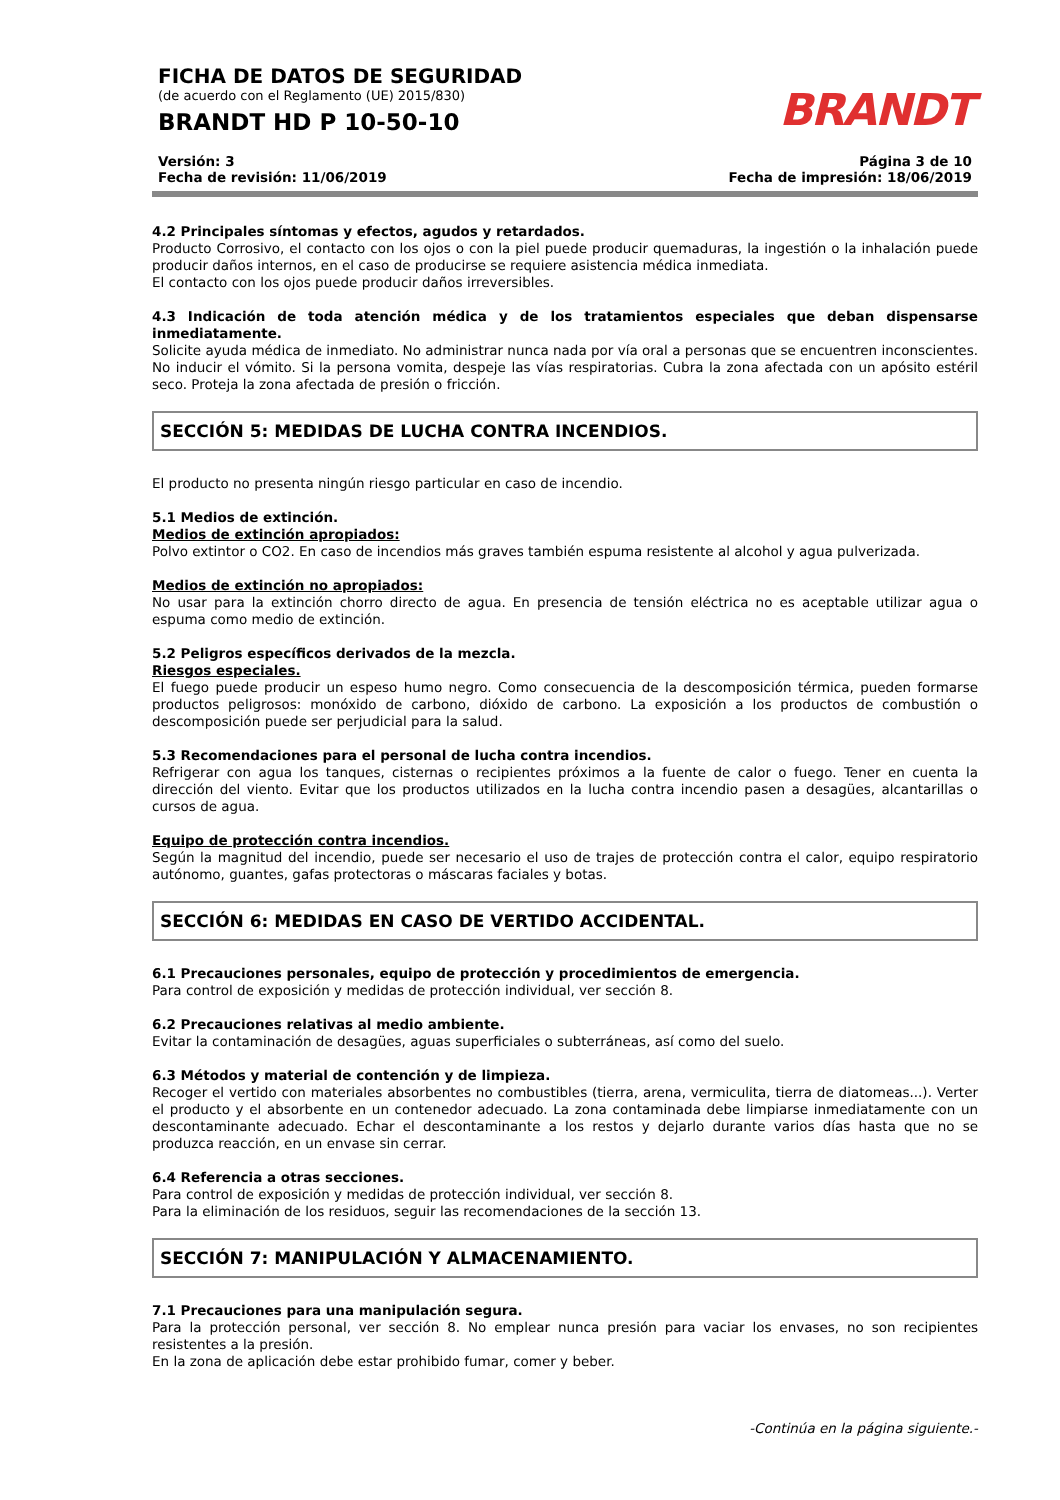FICHA DE DATOS DE SEGURIDAD
(de acuerdo con el Reglamento (UE) 2015/830)
BRANDT HD P 10-50-10
BRANDT
Versión: 3
Fecha de revisión: 11/06/2019
Página 3 de 10
Fecha de impresión: 18/06/2019
4.2 Principales síntomas y efectos, agudos y retardados.
Producto Corrosivo, el contacto con los ojos o con la piel puede producir quemaduras, la ingestión o la inhalación puede producir daños internos, en el caso de producirse se requiere asistencia médica inmediata.
El contacto con los ojos puede producir daños irreversibles.
4.3 Indicación de toda atención médica y de los tratamientos especiales que deban dispensarse inmediatamente.
Solicite ayuda médica de inmediato. No administrar nunca nada por vía oral a personas que se encuentren inconscientes. No inducir el vómito. Si la persona vomita, despeje las vías respiratorias. Cubra la zona afectada con un apósito estéril seco. Proteja la zona afectada de presión o fricción.
SECCIÓN 5: MEDIDAS DE LUCHA CONTRA INCENDIOS.
El producto no presenta ningún riesgo particular en caso de incendio.
5.1 Medios de extinción.
Medios de extinción apropiados:
Polvo extintor o CO2. En caso de incendios más graves también espuma resistente al alcohol y agua pulverizada.
Medios de extinción no apropiados:
No usar para la extinción chorro directo de agua. En presencia de tensión eléctrica no es aceptable utilizar agua o espuma como medio de extinción.
5.2 Peligros específicos derivados de la mezcla.
Riesgos especiales.
El fuego puede producir un espeso humo negro. Como consecuencia de la descomposición térmica, pueden formarse productos peligrosos: monóxido de carbono, dióxido de carbono. La exposición a los productos de combustión o descomposición puede ser perjudicial para la salud.
5.3 Recomendaciones para el personal de lucha contra incendios.
Refrigerar con agua los tanques, cisternas o recipientes próximos a la fuente de calor o fuego. Tener en cuenta la dirección del viento. Evitar que los productos utilizados en la lucha contra incendio pasen a desagües, alcantarillas o cursos de agua.
Equipo de protección contra incendios.
Según la magnitud del incendio, puede ser necesario el uso de trajes de protección contra el calor, equipo respiratorio autónomo, guantes, gafas protectoras o máscaras faciales y botas.
SECCIÓN 6: MEDIDAS EN CASO DE VERTIDO ACCIDENTAL.
6.1 Precauciones personales, equipo de protección y procedimientos de emergencia.
Para control de exposición y medidas de protección individual, ver sección 8.
6.2 Precauciones relativas al medio ambiente.
Evitar la contaminación de desagües, aguas superficiales o subterráneas, así como del suelo.
6.3 Métodos y material de contención y de limpieza.
Recoger el vertido con materiales absorbentes no combustibles (tierra, arena, vermiculita, tierra de diatomeas...). Verter el producto y el absorbente en un contenedor adecuado. La zona contaminada debe limpiarse inmediatamente con un descontaminante adecuado. Echar el descontaminante a los restos y dejarlo durante varios días hasta que no se produzca reacción, en un envase sin cerrar.
6.4 Referencia a otras secciones.
Para control de exposición y medidas de protección individual, ver sección 8.
Para la eliminación de los residuos, seguir las recomendaciones de la sección 13.
SECCIÓN 7: MANIPULACIÓN Y ALMACENAMIENTO.
7.1 Precauciones para una manipulación segura.
Para la protección personal, ver sección 8. No emplear nunca presión para vaciar los envases, no son recipientes resistentes a la presión.
En la zona de aplicación debe estar prohibido fumar, comer y beber.
-Continúa en la página siguiente.-